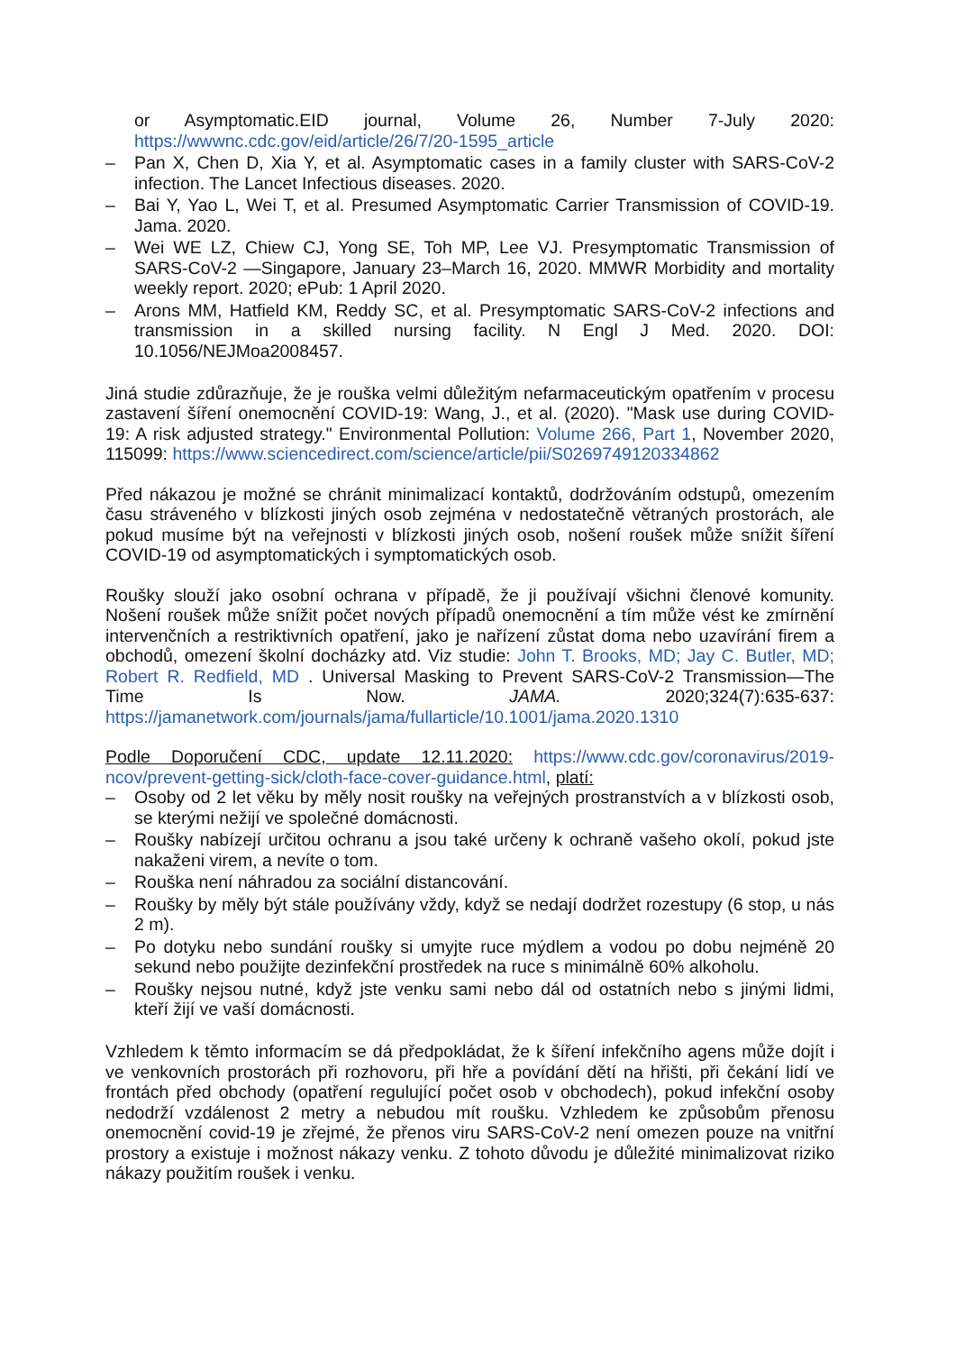or Asymptomatic.EID journal, Volume 26, Number 7-July 2020: https://wwwnc.cdc.gov/eid/article/26/7/20-1595_article
– Pan X, Chen D, Xia Y, et al. Asymptomatic cases in a family cluster with SARS-CoV-2 infection. The Lancet Infectious diseases. 2020.
– Bai Y, Yao L, Wei T, et al. Presumed Asymptomatic Carrier Transmission of COVID-19. Jama. 2020.
– Wei WE LZ, Chiew CJ, Yong SE, Toh MP, Lee VJ. Presymptomatic Transmission of SARS-CoV-2 —Singapore, January 23–March 16, 2020. MMWR Morbidity and mortality weekly report. 2020; ePub: 1 April 2020.
– Arons MM, Hatfield KM, Reddy SC, et al. Presymptomatic SARS-CoV-2 infections and transmission in a skilled nursing facility. N Engl J Med. 2020. DOI: 10.1056/NEJMoa2008457.
Jiná studie zdůrazňuje, že je rouška velmi důležitým nefarmaceutickým opatřením v procesu zastavení šíření onemocnění COVID-19: Wang, J., et al. (2020). "Mask use during COVID-19: A risk adjusted strategy." Environmental Pollution: Volume 266, Part 1, November 2020, 115099: https://www.sciencedirect.com/science/article/pii/S0269749120334862
Před nákazou je možné se chránit minimalizací kontaktů, dodržováním odstupů, omezením času stráveného v blízkosti jiných osob zejména v nedostatečně větraných prostorách, ale pokud musíme být na veřejnosti v blízkosti jiných osob, nošení roušek může snížit šíření COVID-19 od asymptomatických i symptomatických osob.
Roušky slouží jako osobní ochrana v případě, že ji používají všichni členové komunity. Nošení roušek může snížit počet nových případů onemocnění a tím může vést ke zmírnění intervenčních a restriktivních opatření, jako je nařízení zůstat doma nebo uzavírání firem a obchodů, omezení školní docházky atd. Viz studie: John T. Brooks, MD; Jay C. Butler, MD; Robert R. Redfield, MD . Universal Masking to Prevent SARS-CoV-2 Transmission—The Time Is Now. JAMA. 2020;324(7):635-637: https://jamanetwork.com/journals/jama/fullarticle/10.1001/jama.2020.1310
Podle Doporučení CDC, update 12.11.2020: https://www.cdc.gov/coronavirus/2019-ncov/prevent-getting-sick/cloth-face-cover-guidance.html, platí:
– Osoby od 2 let věku by měly nosit roušky na veřejných prostranstvích a v blízkosti osob, se kterými nežijí ve společné domácnosti.
– Roušky nabízejí určitou ochranu a jsou také určeny k ochraně vašeho okolí, pokud jste nakaženi virem, a nevíte o tom.
– Rouška není náhradou za sociální distancování.
– Roušky by měly být stále používány vždy, když se nedají dodržet rozestupy (6 stop, u nás 2 m).
– Po dotyku nebo sundání roušky si umyjte ruce mýdlem a vodou po dobu nejméně 20 sekund nebo použijte dezinfekční prostředek na ruce s minimálně 60% alkoholu.
– Roušky nejsou nutné, když jste venku sami nebo dál od ostatních nebo s jinými lidmi, kteří žijí ve vaší domácnosti.
Vzhledem k těmto informacím se dá předpokládat, že k šíření infekčního agens může dojít i ve venkovních prostorách při rozhovoru, při hře a povídání dětí na hřišti, při čekání lidí ve frontách před obchody (opatření regulující počet osob v obchodech), pokud infekční osoby nedodrží vzdálenost 2 metry a nebudou mít roušku. Vzhledem ke způsobům přenosu onemocnění covid-19 je zřejmé, že přenos viru SARS-CoV-2 není omezen pouze na vnitřní prostory a existuje i možnost nákazy venku. Z tohoto důvodu je důležité minimalizovat riziko nákazy použitím roušek i venku.